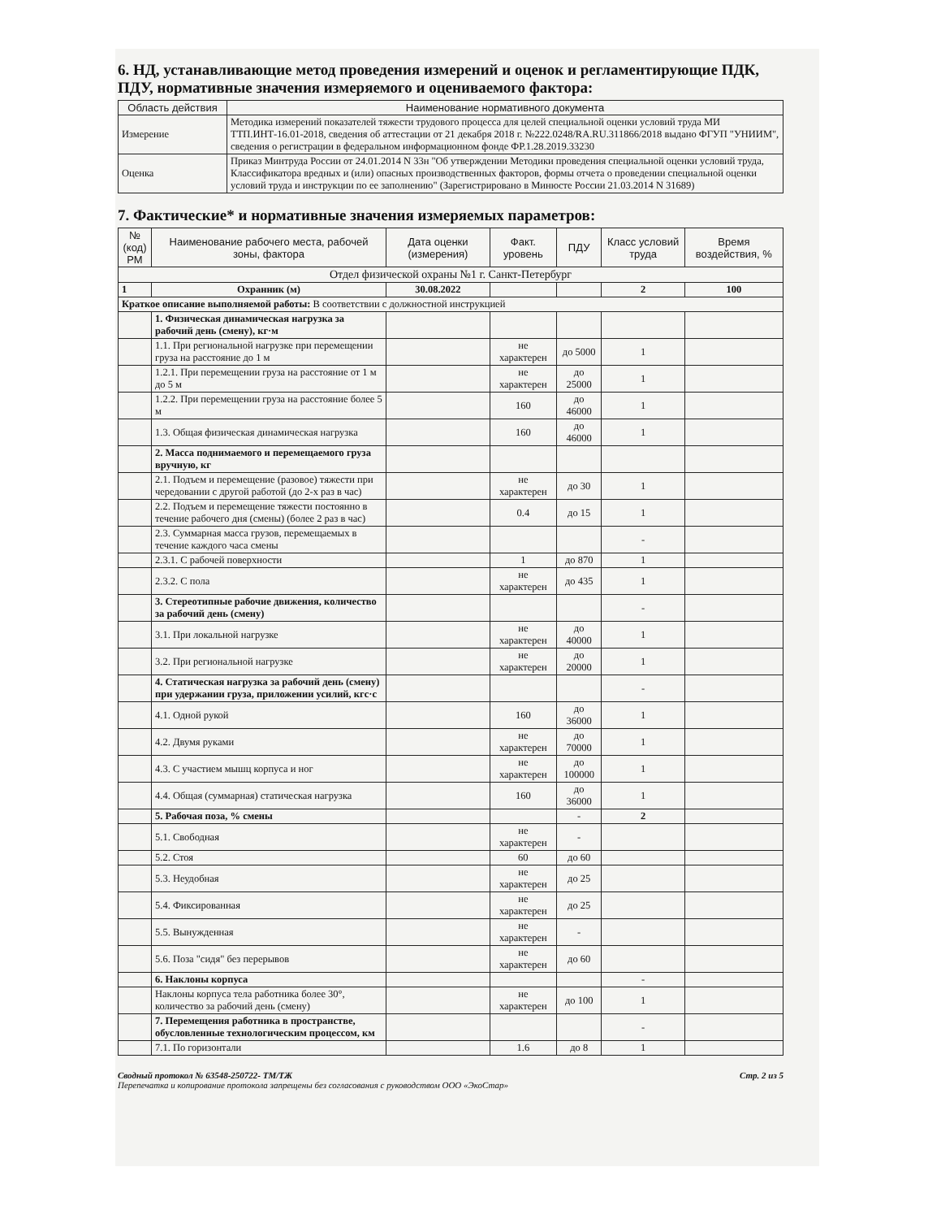6. НД, устанавливающие метод проведения измерений и оценок и регламентирующие ПДК, ПДУ, нормативные значения измеряемого и оцениваемого фактора:
| Область действия | Наименование нормативного документа |
| --- | --- |
| Измерение | Методика измерений показателей тяжести трудового процесса для целей специальной оценки условий труда МИ ТТП.ИНТ-16.01-2018, сведения об аттестации от 21 декабря 2018 г. №222.0248/RA.RU.311866/2018 выдано ФГУП "УНИИМ", сведения о регистрации в федеральном информационном фонде ФР.1.28.2019.33230 |
| Оценка | Приказ Минтруда России от 24.01.2014 N 33н "Об утверждении Методики проведения специальной оценки условий труда, Классификатора вредных и (или) опасных производственных факторов, формы отчета о проведении специальной оценки условий труда и инструкции по ее заполнению" (Зарегистрировано в Минюсте России 21.03.2014 N 31689) |
7. Фактические* и нормативные значения измеряемых параметров:
| № (код) РМ | Наименование рабочего места, рабочей зоны, фактора | Дата оценки (измерения) | Факт. уровень | ПДУ | Класс условий труда | Время воздействия, % |
| --- | --- | --- | --- | --- | --- | --- |
| Отдел физической охраны №1 г. Санкт-Петербург | | | | | | |
| 1 | Охранник (м) | 30.08.2022 | | | 2 | 100 |
| Краткое описание выполняемой работы: В соответствии с должностной инструкцией | | | | | | |
| | 1. Физическая динамическая нагрузка за рабочий день (смену), кг·м | | | | | |
| | 1.1. При региональной нагрузке при перемещении груза на расстояние до 1 м | | не характерен | до 5000 | 1 | |
| | 1.2.1. При перемещении груза на расстояние от 1 м до 5 м | | не характерен | до 25000 | 1 | |
| | 1.2.2. При перемещении груза на расстояние более 5 м | | 160 | до 46000 | 1 | |
| | 1.3. Общая физическая динамическая нагрузка | | 160 | до 46000 | 1 | |
| | 2. Масса поднимаемого и перемещаемого груза вручную, кг | | | | | |
| | 2.1. Подъем и перемещение (разовое) тяжести при чередовании с другой работой (до 2-х раз в час) | | не характерен | до 30 | 1 | |
| | 2.2. Подъем и перемещение тяжести постоянно в течение рабочего дня (смены) (более 2 раз в час) | | 0.4 | до 15 | 1 | |
| | 2.3. Суммарная масса грузов, перемещаемых в течение каждого часа смены | | | | - | |
| | 2.3.1. С рабочей поверхности | | 1 | до 870 | 1 | |
| | 2.3.2. С пола | | не характерен | до 435 | 1 | |
| | 3. Стереотипные рабочие движения, количество за рабочий день (смену) | | | | - | |
| | 3.1. При локальной нагрузке | | не характерен | до 40000 | 1 | |
| | 3.2. При региональной нагрузке | | не характерен | до 20000 | 1 | |
| | 4. Статическая нагрузка за рабочий день (смену) при удержании груза, приложении усилий, кгс·с | | | | - | |
| | 4.1. Одной рукой | | 160 | до 36000 | 1 | |
| | 4.2. Двумя руками | | не характерен | до 70000 | 1 | |
| | 4.3. С участием мышц корпуса и ног | | не характерен | до 100000 | 1 | |
| | 4.4. Общая (суммарная) статическая нагрузка | | 160 | до 36000 | 1 | |
| | 5. Рабочая поза, % смены | | | - | 2 | |
| | 5.1. Свободная | | не характерен | - | | |
| | 5.2. Стоя | | 60 | до 60 | | |
| | 5.3. Неудобная | | не характерен | до 25 | | |
| | 5.4. Фиксированная | | не характерен | до 25 | | |
| | 5.5. Вынужденная | | не характерен | - | | |
| | 5.6. Поза "сидя" без перерывов | | не характерен | до 60 | | |
| | 6. Наклоны корпуса | | | | - | |
| | Наклоны корпуса тела работника более 30°, количество за рабочий день (смену) | | не характерен | до 100 | 1 | |
| | 7. Перемещения работника в пространстве, обусловленные технологическим процессом, км | | | | - | |
| | 7.1. По горизонтали | | 1.6 | до 8 | 1 | |
Сводный протокол № 63548-250722- ТМ/ТЖ
Перепечатка и копирование протокола запрещены без согласования с руководством ООО «ЭкоСтар»
Стр. 2 из 5